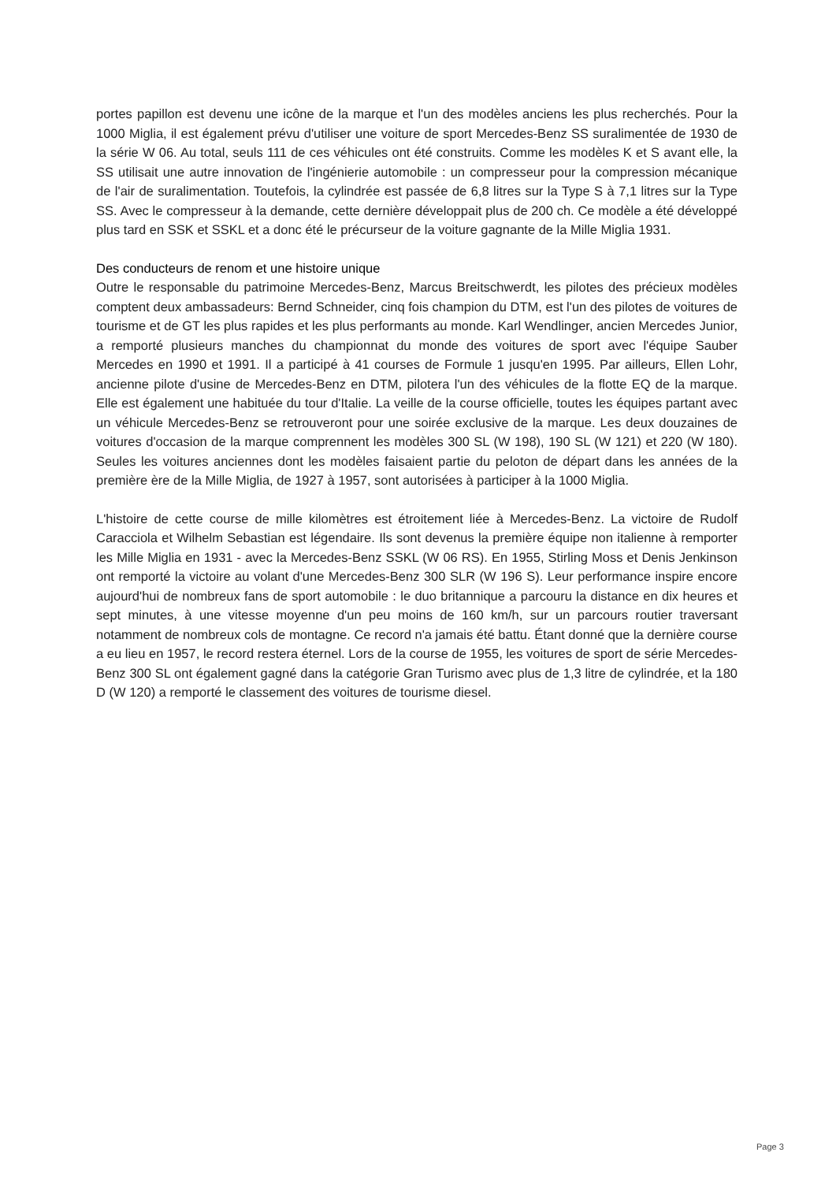portes papillon est devenu une icône de la marque et l'un des modèles anciens les plus recherchés. Pour la 1000 Miglia, il est également prévu d'utiliser une voiture de sport Mercedes-Benz SS suralimentée de 1930 de la série W 06. Au total, seuls 111 de ces véhicules ont été construits. Comme les modèles K et S avant elle, la SS utilisait une autre innovation de l'ingénierie automobile : un compresseur pour la compression mécanique de l'air de suralimentation. Toutefois, la cylindrée est passée de 6,8 litres sur la Type S à 7,1 litres sur la Type SS. Avec le compresseur à la demande, cette dernière développait plus de 200 ch. Ce modèle a été développé plus tard en SSK et SSKL et a donc été le précurseur de la voiture gagnante de la Mille Miglia 1931.
Des conducteurs de renom et une histoire unique
Outre le responsable du patrimoine Mercedes-Benz, Marcus Breitschwerdt, les pilotes des précieux modèles comptent deux ambassadeurs: Bernd Schneider, cinq fois champion du DTM, est l'un des pilotes de voitures de tourisme et de GT les plus rapides et les plus performants au monde. Karl Wendlinger, ancien Mercedes Junior, a remporté plusieurs manches du championnat du monde des voitures de sport avec l'équipe Sauber Mercedes en 1990 et 1991. Il a participé à 41 courses de Formule 1 jusqu'en 1995. Par ailleurs, Ellen Lohr, ancienne pilote d'usine de Mercedes-Benz en DTM, pilotera l'un des véhicules de la flotte EQ de la marque. Elle est également une habituée du tour d'Italie. La veille de la course officielle, toutes les équipes partant avec un véhicule Mercedes-Benz se retrouveront pour une soirée exclusive de la marque. Les deux douzaines de voitures d'occasion de la marque comprennent les modèles 300 SL (W 198), 190 SL (W 121) et 220 (W 180). Seules les voitures anciennes dont les modèles faisaient partie du peloton de départ dans les années de la première ère de la Mille Miglia, de 1927 à 1957, sont autorisées à participer à la 1000 Miglia.
L'histoire de cette course de mille kilomètres est étroitement liée à Mercedes-Benz. La victoire de Rudolf Caracciola et Wilhelm Sebastian est légendaire. Ils sont devenus la première équipe non italienne à remporter les Mille Miglia en 1931 - avec la Mercedes-Benz SSKL (W 06 RS). En 1955, Stirling Moss et Denis Jenkinson ont remporté la victoire au volant d'une Mercedes-Benz 300 SLR (W 196 S). Leur performance inspire encore aujourd'hui de nombreux fans de sport automobile : le duo britannique a parcouru la distance en dix heures et sept minutes, à une vitesse moyenne d'un peu moins de 160 km/h, sur un parcours routier traversant notamment de nombreux cols de montagne. Ce record n'a jamais été battu. Étant donné que la dernière course a eu lieu en 1957, le record restera éternel. Lors de la course de 1955, les voitures de sport de série Mercedes-Benz 300 SL ont également gagné dans la catégorie Gran Turismo avec plus de 1,3 litre de cylindrée, et la 180 D (W 120) a remporté le classement des voitures de tourisme diesel.
Page 3